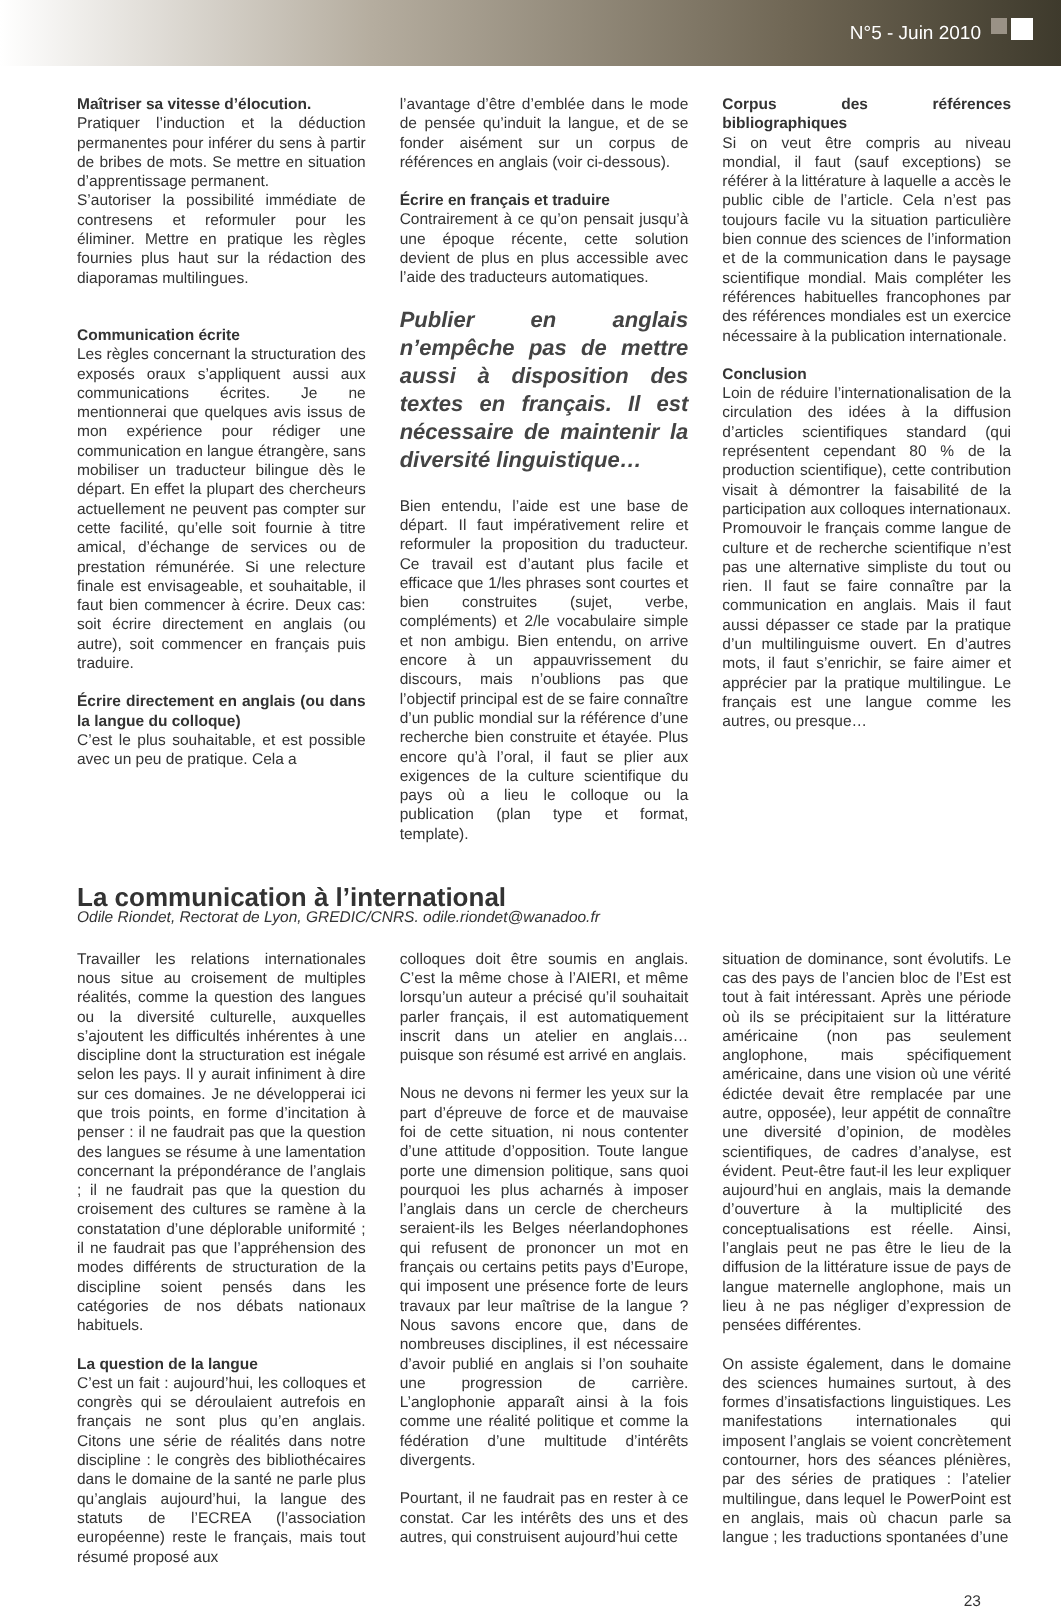N°5 - Juin 2010
Maîtriser sa vitesse d’élocution.
Pratiquer l’induction et la déduction permanentes pour inférer du sens à partir de bribes de mots. Se mettre en situation d’apprentissage permanent.
S’autoriser la possibilité immédiate de contresens et reformuler pour les éliminer. Mettre en pratique les règles fournies plus haut sur la rédaction des diaporamas multilingues.
Communication écrite
Les règles concernant la structuration des exposés oraux s’appliquent aussi aux communications écrites. Je ne mentionnerai que quelques avis issus de mon expérience pour rédiger une communication en langue étrangère, sans mobiliser un traducteur bilingue dès le départ. En effet la plupart des chercheurs actuellement ne peuvent pas compter sur cette facilité, qu’elle soit fournie à titre amical, d’échange de services ou de prestation rémunérée. Si une relecture finale est envisageable, et souhaitable, il faut bien commencer à écrire. Deux cas: soit écrire directement en anglais (ou autre), soit commencer en français puis traduire.
Écrire directement en anglais (ou dans la langue du colloque)
C’est le plus souhaitable, et est possible avec un peu de pratique. Cela a
l’avantage d’être d’emblée dans le mode de pensée qu’induit la langue, et de se fonder aisément sur un corpus de références en anglais (voir ci-dessous).
Écrire en français et traduire
Contrairement à ce qu’on pensait jusqu’à une époque récente, cette solution devient de plus en plus accessible avec l’aide des traducteurs automatiques.
Publier en anglais n’empêche pas de mettre aussi à disposition des textes en français. Il est nécessaire de maintenir la diversité linguistique…
Bien entendu, l’aide est une base de départ. Il faut impérativement relire et reformuler la proposition du traducteur. Ce travail est d’autant plus facile et efficace que 1/les phrases sont courtes et bien construites (sujet, verbe, compléments) et 2/le vocabulaire simple et non ambigu. Bien entendu, on arrive encore à un appauvrissement du discours, mais n’oublions pas que l’objectif principal est de se faire connaître d’un public mondial sur la référence d’une recherche bien construite et étayée. Plus encore qu’à l’oral, il faut se plier aux exigences de la culture scientifique du pays où a lieu le colloque ou la publication (plan type et format, template).
Corpus des références bibliographiques
Si on veut être compris au niveau mondial, il faut (sauf exceptions) se référer à la littérature à laquelle a accès le public cible de l’article. Cela n’est pas toujours facile vu la situation particulière bien connue des sciences de l’information et de la communication dans le paysage scientifique mondial. Mais compléter les références habituelles francophones par des références mondiales est un exercice nécessaire à la publication internationale.
Conclusion
Loin de réduire l’internationalisation de la circulation des idées à la diffusion d’articles scientifiques standard (qui représentent cependant 80 % de la production scientifique), cette contribution visait à démontrer la faisabilité de la participation aux colloques internationaux. Promouvoir le français comme langue de culture et de recherche scientifique n’est pas une alternative simpliste du tout ou rien. Il faut se faire connaître par la communication en anglais. Mais il faut aussi dépasser ce stade par la pratique d’un multilinguisme ouvert. En d’autres mots, il faut s’enrichir, se faire aimer et apprécier par la pratique multilingue. Le français est une langue comme les autres, ou presque…
La communication à l’international
Odile Riondet, Rectorat de Lyon, GREDIC/CNRS. odile.riondet@wanadoo.fr
Travailler les relations internationales nous situe au croisement de multiples réalités, comme la question des langues ou la diversité culturelle, auxquelles s’ajoutent les difficultés inhérentes à une discipline dont la structuration est inégale selon les pays. Il y aurait infiniment à dire sur ces domaines. Je ne développerai ici que trois points, en forme d’incitation à penser : il ne faudrait pas que la question des langues se résume à une lamentation concernant la prépondérance de l’anglais ; il ne faudrait pas que la question du croisement des cultures se ramène à la constatation d’une déplorable uniformité ; il ne faudrait pas que l’appréhension des modes différents de structuration de la discipline soient pensés dans les catégories de nos débats nationaux habituels.
La question de la langue
C’est un fait : aujourd’hui, les colloques et congrès qui se déroulaient autrefois en français ne sont plus qu’en anglais. Citons une série de réalités dans notre discipline : le congrès des bibliothécaires dans le domaine de la santé ne parle plus qu’anglais aujourd’hui, la langue des statuts de l’ECREA (l’association européenne) reste le français, mais tout résumé proposé aux
colloques doit être soumis en anglais. C’est la même chose à l’AIERI, et même lorsqu’un auteur a précisé qu’il souhaitait parler français, il est automatiquement inscrit dans un atelier en anglais… puisque son résumé est arrivé en anglais.
Nous ne devons ni fermer les yeux sur la part d’épreuve de force et de mauvaise foi de cette situation, ni nous contenter d’une attitude d’opposition. Toute langue porte une dimension politique, sans quoi pourquoi les plus acharnés à imposer l’anglais dans un cercle de chercheurs seraient-ils les Belges néerlandophones qui refusent de prononcer un mot en français ou certains petits pays d’Europe, qui imposent une présence forte de leurs travaux par leur maîtrise de la langue ? Nous savons encore que, dans de nombreuses disciplines, il est nécessaire d’avoir publié en anglais si l’on souhaite une progression de carrière. L’anglophonie apparaît ainsi à la fois comme une réalité politique et comme la fédération d’une multitude d’intérêts divergents.
Pourtant, il ne faudrait pas en rester à ce constat. Car les intérêts des uns et des autres, qui construisent aujourd’hui cette
situation de dominance, sont évolutifs. Le cas des pays de l’ancien bloc de l’Est est tout à fait intéressant. Après une période où ils se précipitaient sur la littérature américaine (non pas seulement anglophone, mais spécifiquement américaine, dans une vision où une vérité édictée devait être remplacée par une autre, opposée), leur appétit de connaître une diversité d’opinion, de modèles scientifiques, de cadres d’analyse, est évident. Peut-être faut-il les leur expliquer aujourd’hui en anglais, mais la demande d’ouverture à la multiplicité des conceptualisations est réelle. Ainsi, l’anglais peut ne pas être le lieu de la diffusion de la littérature issue de pays de langue maternelle anglophone, mais un lieu à ne pas négliger d’expression de pensées différentes.
On assiste également, dans le domaine des sciences humaines surtout, à des formes d’insatisfactions linguistiques. Les manifestations internationales qui imposent l’anglais se voient concrètement contourner, hors des séances plénières, par des séries de pratiques : l’atelier multilingue, dans lequel le PowerPoint est en anglais, mais où chacun parle sa langue ; les traductions spontanées d’une
23